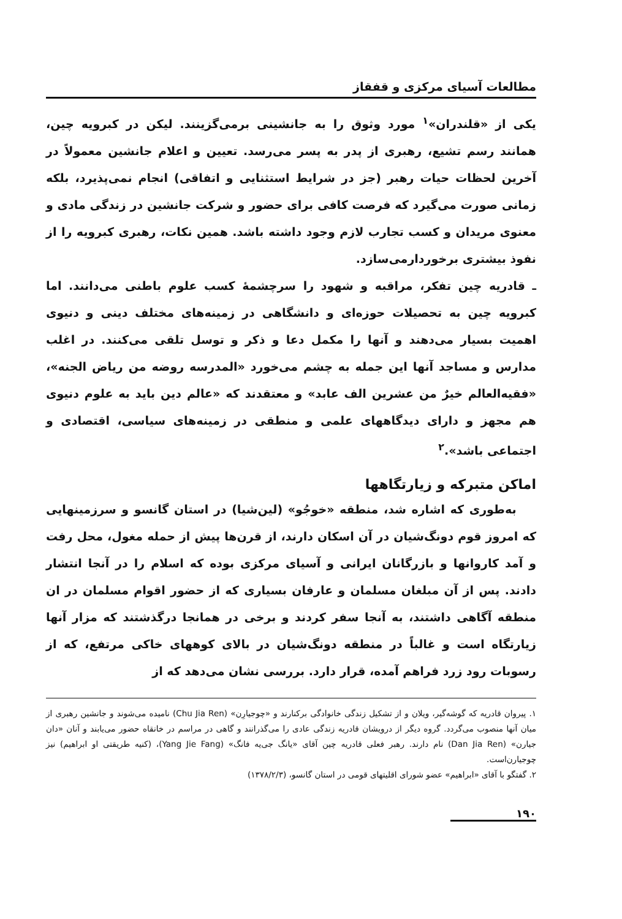مطالعات آسیای مرکزی و قفقاز
یکی از «قلندران»<sup>۱</sup> مورد وثوق را به جانشینی برمی‌گزینند. لیکن در کبرویه چین، همانند رسم تشیع، رهبری از پدر به پسر می‌رسد. تعیین و اعلام جانشین معمولاً در آخرین لحظات حیات رهبر (جز در شرایط استثنایی و اتفاقی) انجام نمی‌پذیرد، بلکه زمانی صورت می‌گیرد که فرصت کافی برای حضور و شرکت جانشین در زندگی مادی و معنوی مریدان و کسب تجارب لازم وجود داشته باشد. همین نکات، رهبری کبرویه را از نفوذ بیشتری برخوردارمی‌سازد.
ـ قادریه چین تفکر، مراقبه و شهود را سرچشمهٔ کسب علوم باطنی می‌دانند. اما کبرویه چین به تحصیلات حوزه‌ای و دانشگاهی در زمینه‌های مختلف دینی و دنیوی اهمیت بسیار می‌دهند و آنها را مکمل دعا و ذکر و توسل تلقی می‌کنند. در اغلب مدارس و مساجد آنها این جمله به چشم می‌خورد «المدرسه روضه من ریاض الجنه»، «فقیه‌العالم خیرٌ من عشرین الف عابد» و معتقدند که «عالم دین باید به علوم دنیوی هم مجهز و دارای دیدگاههای علمی و منطقی در زمینه‌های سیاسی، اقتصادی و اجتماعی باشد».<sup>۲</sup>
اماکن متبرکه و زیارتگاهها
به‌طوری که اشاره شد، منطقه «خوجُو» (لین‌شیا) در استان گانسو و سرزمینهایی که امروز قوم دونگ‌شیان در آن اسکان دارند، از قرن‌ها پیش از حمله مغول، محل رفت و آمد کاروانها و بازرگانان ایرانی و آسیای مرکزی بوده که اسلام را در آنجا انتشار دادند. پس از آن مبلغان مسلمان و عارفان بسیاری که از حضور اقوام مسلمان در ان منطقه آگاهی داشتند، به آنجا سفر کردند و برخی در همانجا درگذشتند که مزار آنها زیارتگاه است و غالباً در منطقه دونگ‌شیان در بالای کوههای خاکی مرتفع، که از رسوبات رود زرد فراهم آمده، قرار دارد. بررسی نشان می‌دهد که از
۱. پیروان قادریه که گوشه‌گیر، ویلان و از تشکیل زندگی خانوادگی برکنارند و «چوجیارِن» (Chu Jia Ren) نامیده می‌شوند و جانشین رهبری از میان آنها منصوب می‌گردد. گروه دیگر از درویشان قادریه زندگی عادی را می‌گذرانند و گاهی در مراسم در خانقاه حضور می‌یابند و آنان «دان جیارن» (Dan Jia Ren) نام دارند. رهبر فعلی قادریه چین آقای «یانگ جی‌یه فانگ» (Yang Jie Fang)، (کنیه طریقتی او ابراهیم) نیز چوجیارن‌است.
۲. گفتگو با آقای «ابراهیم» عضو شورای اقلیتهای قومی در استان گانسو، (۱۳۷۸/۲/۳)
۱۹۰